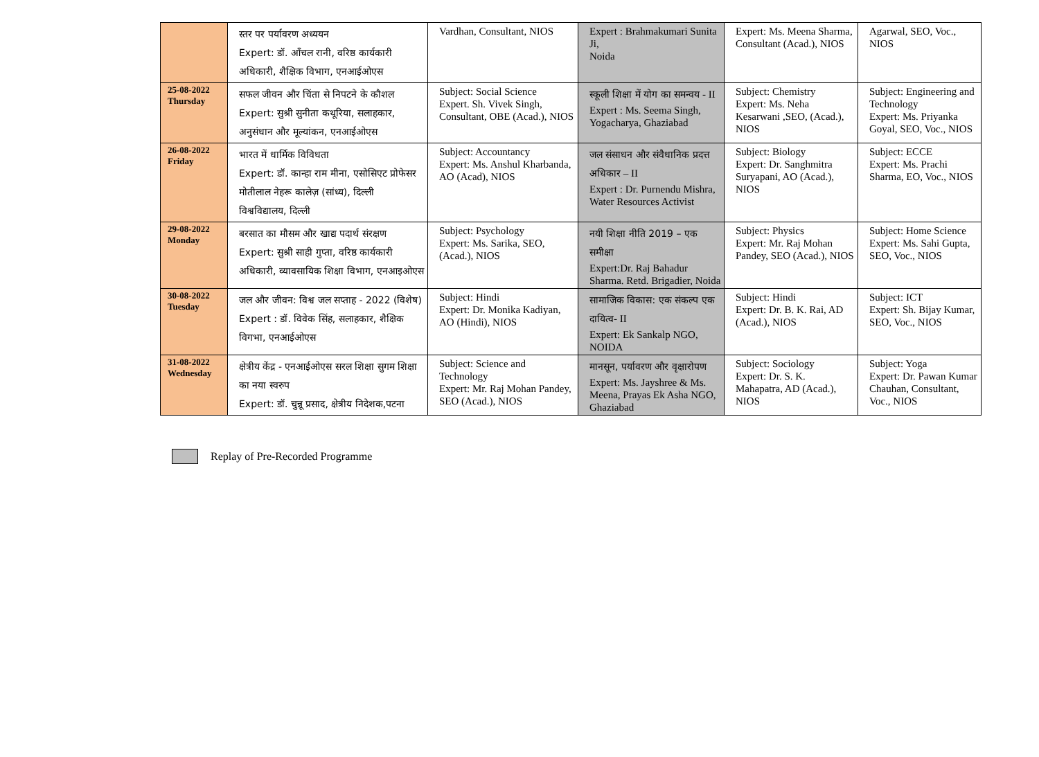| | स्तर पर पर्यावरण अध्ययन Expert: डॉ. आँचल रानी, वरिष्ठ कार्यकारी अधिकारी, शैक्षिक विभाग, एनआईओएस | Vardhan, Consultant, NIOS | Expert : Brahmakumari Sunita Ji, Noida | Expert: Ms. Meena Sharma, Consultant (Acad.), NIOS | Agarwal, SEO, Voc., NIOS |
| 25-08-2022 Thursday | सफल जीवन और चिंता से निपटने के कौशल Expert: सुश्री सुनीता कथूरिया, सलाहकार, अनुसंधान और मूल्यांकन, एनआईओएस | Subject: Social Science Expert. Sh. Vivek Singh, Consultant, OBE (Acad.), NIOS | स्कूली शिक्षा में योग का समन्वय - II Expert : Ms. Seema Singh, Yogacharya, Ghaziabad | Subject: Chemistry Expert: Ms. Neha Kesarwani ,SEO, (Acad.), NIOS | Subject: Engineering and Technology Expert: Ms. Priyanka Goyal, SEO, Voc., NIOS |
| 26-08-2022 Friday | भारत में धार्मिक विविधता Expert: डॉ. कान्हा राम मीना, एसोसिएट प्रोफेसर मोतीलाल नेहरू कालेज़ (सांध्य), दिल्ली विश्वविद्यालय, दिल्ली | Subject: Accountancy Expert: Ms. Anshul Kharbanda, AO (Acad), NIOS | जल संसाधन और संवैधानिक प्रदत्त अधिकार – II Expert : Dr. Purnendu Mishra, Water Resources Activist | Subject: Biology Expert: Dr. Sanghmitra Suryapani, AO (Acad.), NIOS | Subject: ECCE Expert: Ms. Prachi Sharma, EO, Voc., NIOS |
| 29-08-2022 Monday | बरसात का मौसम और खाद्य पदार्थ संरक्षण Expert: सुश्री साही गुप्ता, वरिष्ठ कार्यकारी अधिकारी, व्यावसायिक शिक्षा विभाग, एनआइओएस | Subject: Psychology Expert: Ms. Sarika, SEO, (Acad.), NIOS | नयी शिक्षा नीति 2019 – एक समीक्षा Expert:Dr. Raj Bahadur Sharma. Retd. Brigadier, Noida | Subject: Physics Expert: Mr. Raj Mohan Pandey, SEO (Acad.), NIOS | Subject: Home Science Expert: Ms. Sahi Gupta, SEO, Voc., NIOS |
| 30-08-2022 Tuesday | जल और जीवन: विश्व जल सप्ताह - 2022 (विशेष) Expert : डॉ. विवेक सिंह, सलाहकार, शैक्षिक विगभा, एनआईओएस | Subject: Hindi Expert: Dr. Monika Kadiyan, AO (Hindi), NIOS | सामाजिक विकास: एक संकल्प एक दायित्व - II Expert: Ek Sankalp NGO, NOIDA | Subject: Hindi Expert: Dr. B. K. Rai, AD (Acad.), NIOS | Subject: ICT Expert: Sh. Bijay Kumar, SEO, Voc., NIOS |
| 31-08-2022 Wednesday | क्षेत्रीय केंद्र - एनआईओएस सरल शिक्षा सुगम शिक्षा का नया स्वरुप Expert: डॉ. चुन्नू प्रसाद, क्षेत्रीय निदेशक,पटना | Subject: Science and Technology Expert: Mr. Raj Mohan Pandey, SEO (Acad.), NIOS | मानसून, पर्यावरण और वृक्षारोपण Expert: Ms. Jayshree & Ms. Meena, Prayas Ek Asha NGO, Ghaziabad | Subject: Sociology Expert: Dr. S. K. Mahapatra, AD (Acad.), NIOS | Subject: Yoga Expert: Dr. Pawan Kumar Chauhan, Consultant, Voc., NIOS |
Replay of Pre-Recorded Programme